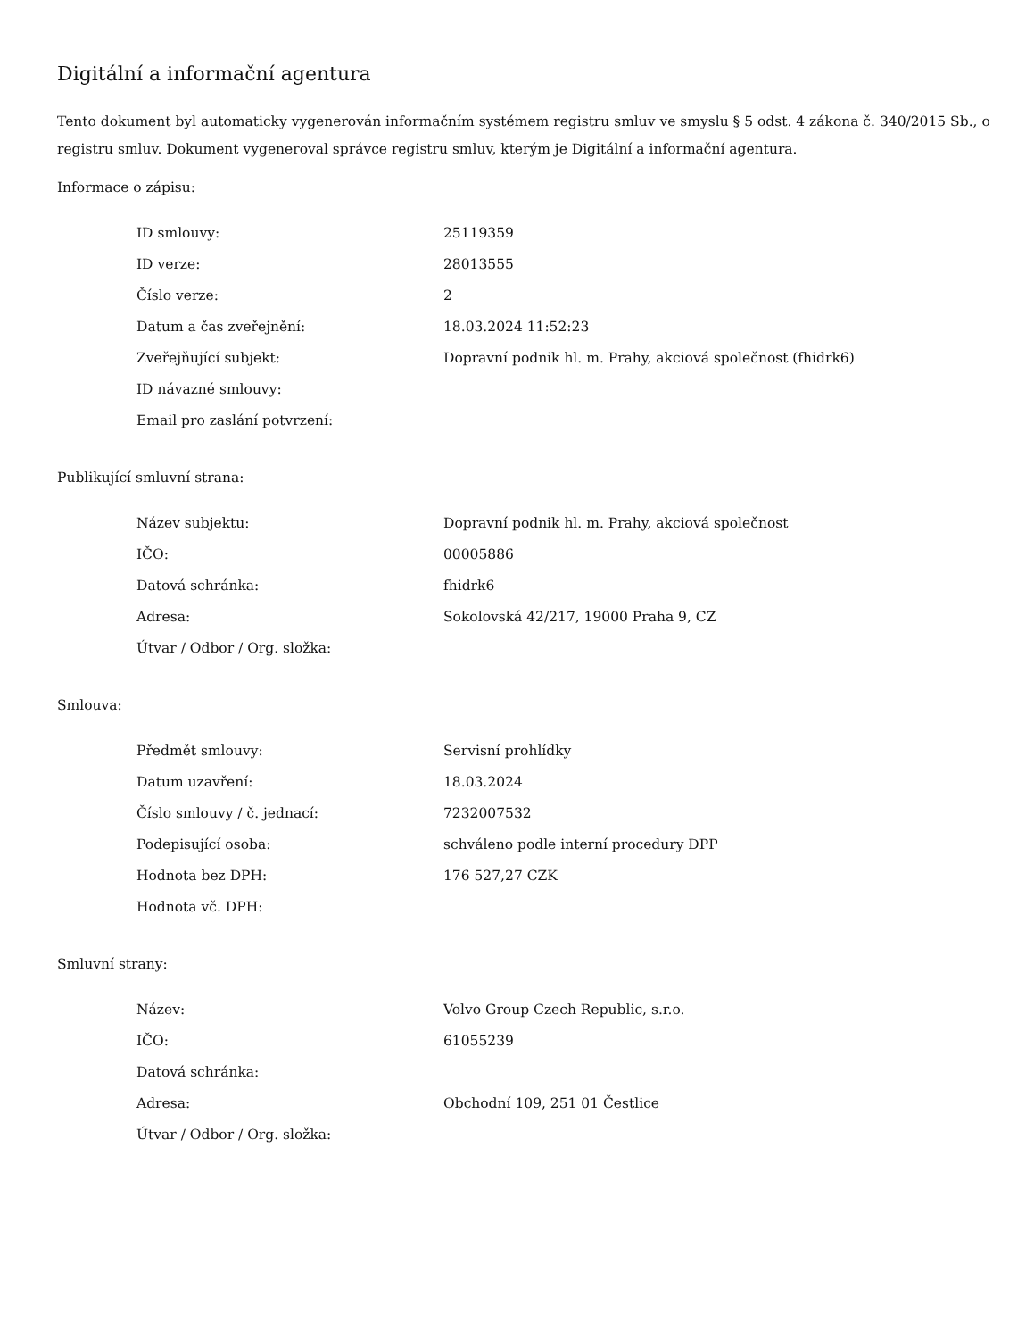Digitální a informační agentura
Tento dokument byl automaticky vygenerován informačním systémem registru smluv ve smyslu § 5 odst. 4 zákona č. 340/2015 Sb., o registru smluv. Dokument vygeneroval správce registru smluv, kterým je Digitální a informační agentura.
Informace o zápisu:
| ID smlouvy: | 25119359 |
| ID verze: | 28013555 |
| Číslo verze: | 2 |
| Datum a čas zveřejnění: | 18.03.2024 11:52:23 |
| Zveřejňující subjekt: | Dopravní podnik hl. m. Prahy, akciová společnost (fhidrk6) |
| ID návazné smlouvy: | |
| Email pro zaslání potvrzení: | |
Publikující smluvní strana:
| Název subjektu: | Dopravní podnik hl. m. Prahy, akciová společnost |
| IČO: | 00005886 |
| Datová schránka: | fhidrk6 |
| Adresa: | Sokolovská 42/217, 19000 Praha 9, CZ |
| Útvar / Odbor / Org. složka: | |
Smlouva:
| Předmět smlouvy: | Servisní prohlídky |
| Datum uzavření: | 18.03.2024 |
| Číslo smlouvy / č. jednací: | 7232007532 |
| Podepisující osoba: | schváleno podle interní procedury DPP |
| Hodnota bez DPH: | 176 527,27 CZK |
| Hodnota vč. DPH: | |
Smluvní strany:
| Název: | Volvo Group Czech Republic, s.r.o. |
| IČO: | 61055239 |
| Datová schránka: | |
| Adresa: | Obchodní 109, 251 01 Čestlice |
| Útvar / Odbor / Org. složka: | |